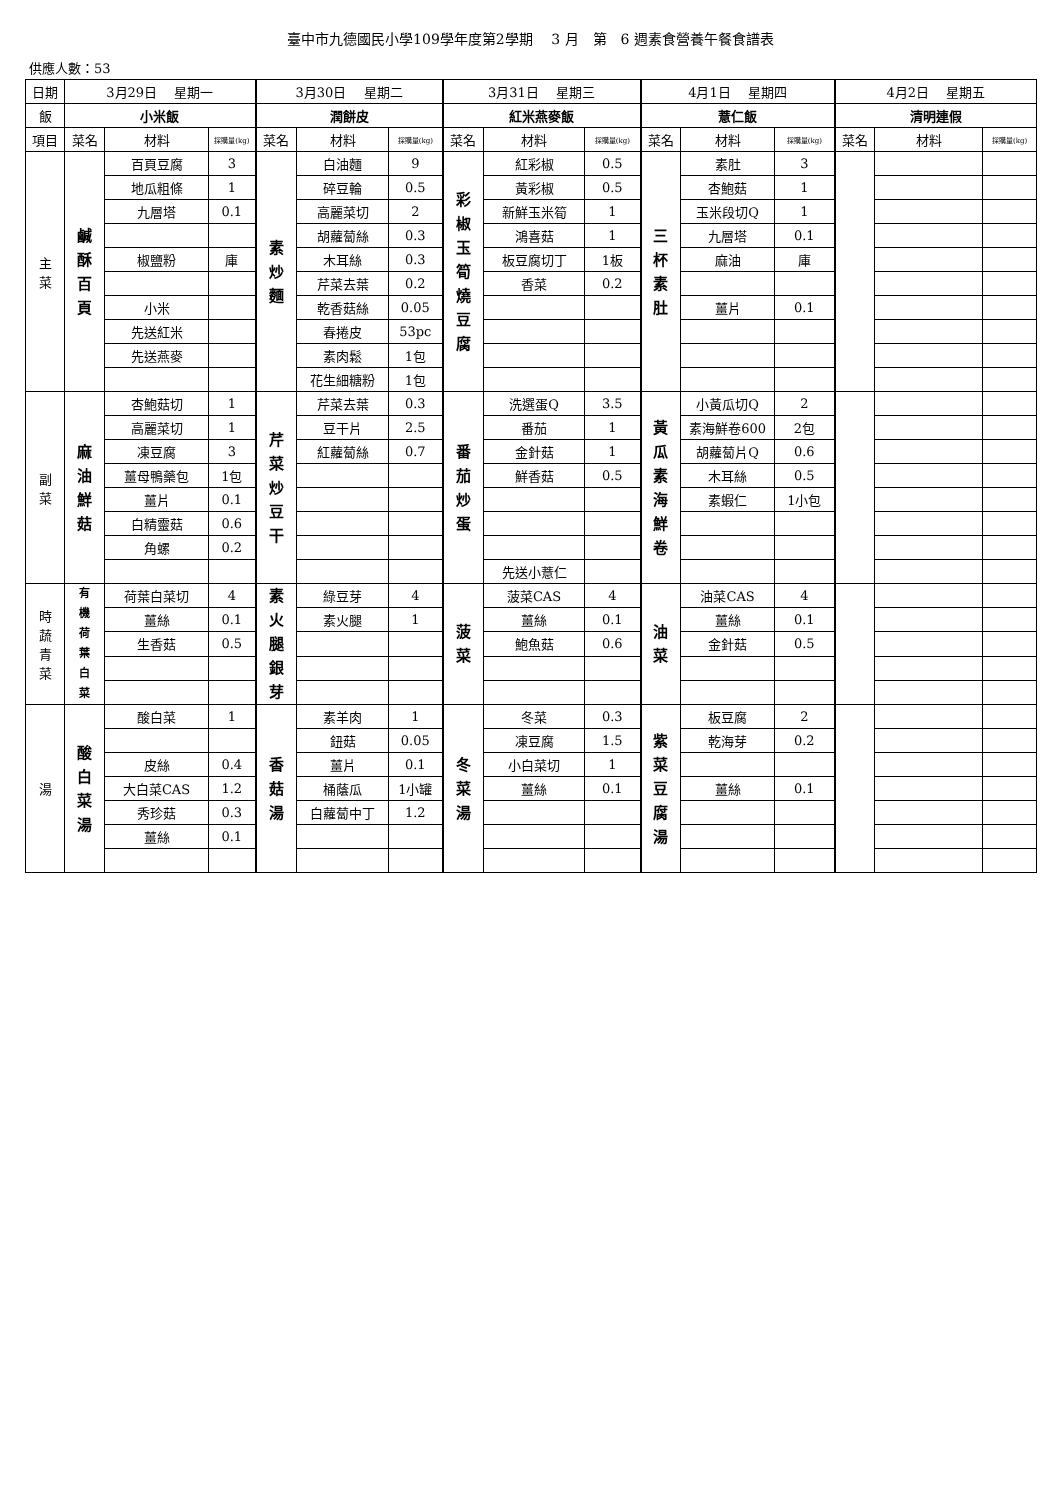臺中市九德國民小學109學年度第2學期　 3 月　第　6 週素食營養午餐食譜表
供應人數：53
| 日期 | 3月29日 星期一 | | | 3月30日 星期二 | | | 3月31日 星期三 | | | 4月1日 星期四 | | | 4月2日 星期五 | | |
| --- | --- | --- | --- | --- | --- | --- | --- | --- | --- | --- | --- | --- | --- | --- | --- |
| 飯 | 小米飯 | | | 潤餅皮 | | | 紅米燕麥飯 | | | 薏仁飯 | | | 清明連假 | | |
| 項目 | 菜名 | 材料 | 採購量(kg) | 菜名 | 材料 | 採購量(kg) | 菜名 | 材料 | 採購量(kg) | 菜名 | 材料 | 採購量(kg) | 菜名 | 材料 | 採購量(kg) |
| 主 菜 | 鹹 酥 百 頁 | 百頁豆腐 | 3 | 素 炒 麵 | 白油麵 | 9 | 彩 椒 玉 筍 燒 豆 腐 | 紅彩椒 | 0.5 | 三 杯 素 肚 | 素肚 | 3 | | | |
| | | 地瓜粗條 | 1 | | 碎豆輪 | 0.5 | | 黃彩椒 | 0.5 | | 杏鮑菇 | 1 | | | |
| | | 九層塔 | 0.1 | | 高麗菜切 | 2 | | 新鮮玉米筍 | 1 | | 玉米段切Q | 1 | | | |
| | | | | | 胡蘿蔔絲 | 0.3 | | 鴻喜菇 | 1 | | 九層塔 | 0.1 | | | |
| | | 椒鹽粉 | 庫 | | 木耳絲 | 0.3 | | 板豆腐切丁 | 1板 | | 麻油 | 庫 | | | |
| | | | | | 芹菜去葉 | 0.2 | | 香菜 | 0.2 | | | | | | |
| | | 小米 | | | 乾香菇絲 | 0.05 | | | | | 薑片 | 0.1 | | | |
| | | 先送紅米 | | | 春捲皮 | 53pc | | | | | | | | | |
| | | 先送燕麥 | | | 素肉鬆 | 1包 | | | | | | | | | |
| | | | | | 花生細糖粉 | 1包 | | | | | | | | | |
| 副 菜 | 麻 油 鮮 菇 | 杏鮑菇切 | 1 | 芹 菜 炒 豆 干 | 芹菜去葉 | 0.3 | 番 茄 炒 蛋 | 洗選蛋Q | 3.5 | 黃 瓜 素 海 鮮 卷 | 小黃瓜切Q | 2 | | | |
| | | 高麗菜切 | 1 | | 豆干片 | 2.5 | | 番茄 | 1 | | 素海鮮卷600 | 2包 | | | |
| | | 凍豆腐 | 3 | | 紅蘿蔔絲 | 0.7 | | 金針菇 | 1 | | 胡蘿蔔片Q | 0.6 | | | |
| | | 薑母鴨藥包 | 1包 | | | | | 鮮香菇 | 0.5 | | 木耳絲 | 0.5 | | | |
| | | 薑片 | 0.1 | | | | | | | | 素蝦仁 | 1小包 | | | |
| | | 白精靈菇 | 0.6 | | | | | | | | | | | | |
| | | 角螺 | 0.2 | | | | | | | | | | | | |
| | | | | | | | | 先送小薏仁 | | | | | | | |
| 時 蔬 青 菜 | 有 機 荷 葉 白 菜 | 荷葉白菜切 | 4 | 素 火 腿 銀 芽 | 綠豆芽 | 4 | 菠 菜 | 菠菜CAS | 4 | 油 菜 | 油菜CAS | 4 | | | |
| | | 薑絲 | 0.1 | | 素火腿 | 1 | | 薑絲 | 0.1 | | 薑絲 | 0.1 | | | |
| | | 生香菇 | 0.5 | | | | | 鮑魚菇 | 0.6 | | 金針菇 | 0.5 | | | |
| 湯 | 酸 白 菜 湯 | 酸白菜 | 1 | 香 菇 湯 | 素羊肉 | 1 | 冬 菜 湯 | 冬菜 | 0.3 | 紫 菜 豆 腐 湯 | 板豆腐 | 2 | | | |
| | | | | | 鈕菇 | 0.05 | | 凍豆腐 | 1.5 | | 乾海芽 | 0.2 | | | |
| | | 皮絲 | 0.4 | | 薑片 | 0.1 | | 小白菜切 | 1 | | | | | | |
| | | 大白菜CAS | 1.2 | | 桶蔭瓜 | 1小罐 | | 薑絲 | 0.1 | | 薑絲 | 0.1 | | | |
| | | 秀珍菇 | 0.3 | | 白蘿蔔中丁 | 1.2 | | | | | | | | | |
| | | 薑絲 | 0.1 | | | | | | | | | | | | |